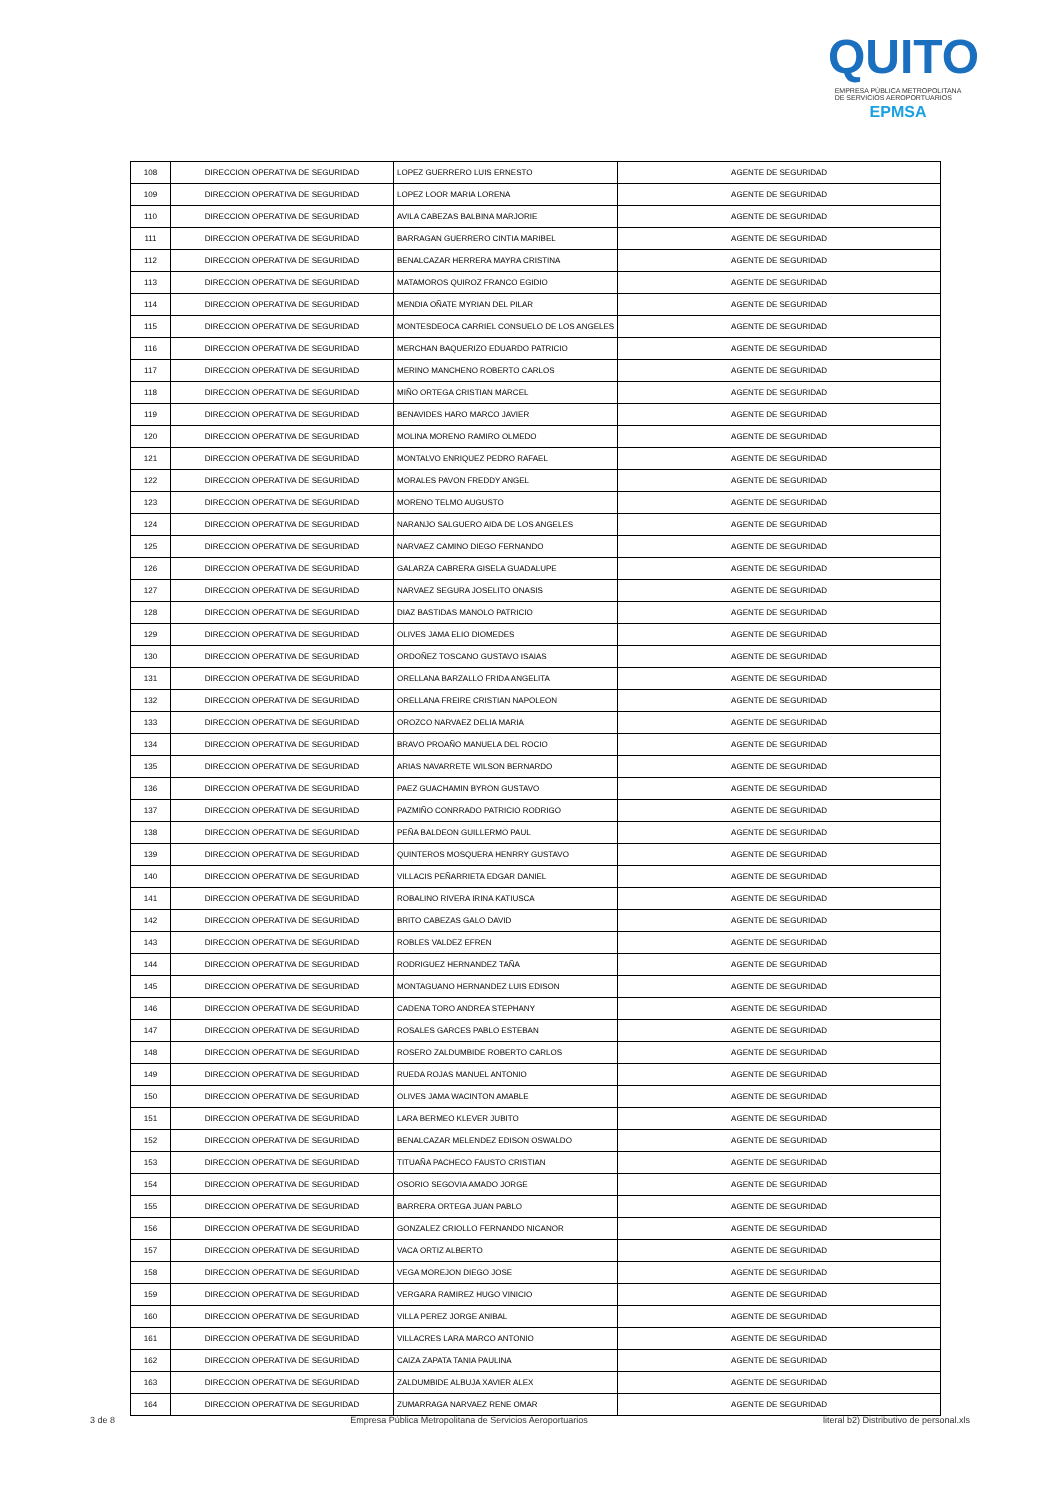QUITO
EMPRESA PÚBLICA METROPOLITANA
DE SERVICIOS AEROPORTUARIOS EPMSA
| 108 | DIRECCION OPERATIVA DE SEGURIDAD | LOPEZ GUERRERO LUIS ERNESTO | AGENTE DE SEGURIDAD |
| 109 | DIRECCION OPERATIVA DE SEGURIDAD | LOPEZ LOOR MARIA LORENA | AGENTE DE SEGURIDAD |
| 110 | DIRECCION OPERATIVA DE SEGURIDAD | AVILA CABEZAS BALBINA MARJORIE | AGENTE DE SEGURIDAD |
| 111 | DIRECCION OPERATIVA DE SEGURIDAD | BARRAGAN GUERRERO CINTIA MARIBEL | AGENTE DE SEGURIDAD |
| 112 | DIRECCION OPERATIVA DE SEGURIDAD | BENALCAZAR HERRERA MAYRA CRISTINA | AGENTE DE SEGURIDAD |
| 113 | DIRECCION OPERATIVA DE SEGURIDAD | MATAMOROS QUIROZ FRANCO EGIDIO | AGENTE DE SEGURIDAD |
| 114 | DIRECCION OPERATIVA DE SEGURIDAD | MENDIA OÑATE MYRIAN DEL PILAR | AGENTE DE SEGURIDAD |
| 115 | DIRECCION OPERATIVA DE SEGURIDAD | MONTESDEOCA CARRIEL CONSUELO DE LOS ANGELES | AGENTE DE SEGURIDAD |
| 116 | DIRECCION OPERATIVA DE SEGURIDAD | MERCHAN BAQUERIZO EDUARDO PATRICIO | AGENTE DE SEGURIDAD |
| 117 | DIRECCION OPERATIVA DE SEGURIDAD | MERINO MANCHENO ROBERTO CARLOS | AGENTE DE SEGURIDAD |
| 118 | DIRECCION OPERATIVA DE SEGURIDAD | MIÑO ORTEGA CRISTIAN MARCEL | AGENTE DE SEGURIDAD |
| 119 | DIRECCION OPERATIVA DE SEGURIDAD | BENAVIDES HARO MARCO JAVIER | AGENTE DE SEGURIDAD |
| 120 | DIRECCION OPERATIVA DE SEGURIDAD | MOLINA MORENO RAMIRO OLMEDO | AGENTE DE SEGURIDAD |
| 121 | DIRECCION OPERATIVA DE SEGURIDAD | MONTALVO ENRIQUEZ PEDRO RAFAEL | AGENTE DE SEGURIDAD |
| 122 | DIRECCION OPERATIVA DE SEGURIDAD | MORALES PAVON FREDDY ANGEL | AGENTE DE SEGURIDAD |
| 123 | DIRECCION OPERATIVA DE SEGURIDAD | MORENO TELMO AUGUSTO | AGENTE DE SEGURIDAD |
| 124 | DIRECCION OPERATIVA DE SEGURIDAD | NARANJO SALGUERO AIDA DE LOS ANGELES | AGENTE DE SEGURIDAD |
| 125 | DIRECCION OPERATIVA DE SEGURIDAD | NARVAEZ CAMINO DIEGO FERNANDO | AGENTE DE SEGURIDAD |
| 126 | DIRECCION OPERATIVA DE SEGURIDAD | GALARZA CABRERA GISELA GUADALUPE | AGENTE DE SEGURIDAD |
| 127 | DIRECCION OPERATIVA DE SEGURIDAD | NARVAEZ SEGURA JOSELITO ONASIS | AGENTE DE SEGURIDAD |
| 128 | DIRECCION OPERATIVA DE SEGURIDAD | DIAZ BASTIDAS MANOLO PATRICIO | AGENTE DE SEGURIDAD |
| 129 | DIRECCION OPERATIVA DE SEGURIDAD | OLIVES JAMA ELIO DIOMEDES | AGENTE DE SEGURIDAD |
| 130 | DIRECCION OPERATIVA DE SEGURIDAD | ORDOÑEZ TOSCANO GUSTAVO ISAIAS | AGENTE DE SEGURIDAD |
| 131 | DIRECCION OPERATIVA DE SEGURIDAD | ORELLANA BARZALLO FRIDA ANGELITA | AGENTE DE SEGURIDAD |
| 132 | DIRECCION OPERATIVA DE SEGURIDAD | ORELLANA FREIRE CRISTIAN NAPOLEON | AGENTE DE SEGURIDAD |
| 133 | DIRECCION OPERATIVA DE SEGURIDAD | OROZCO NARVAEZ DELIA MARIA | AGENTE DE SEGURIDAD |
| 134 | DIRECCION OPERATIVA DE SEGURIDAD | BRAVO PROAÑO MANUELA DEL ROCIO | AGENTE DE SEGURIDAD |
| 135 | DIRECCION OPERATIVA DE SEGURIDAD | ARIAS NAVARRETE WILSON BERNARDO | AGENTE DE SEGURIDAD |
| 136 | DIRECCION OPERATIVA DE SEGURIDAD | PAEZ GUACHAMIN BYRON GUSTAVO | AGENTE DE SEGURIDAD |
| 137 | DIRECCION OPERATIVA DE SEGURIDAD | PAZMIÑO CONRRADO PATRICIO RODRIGO | AGENTE DE SEGURIDAD |
| 138 | DIRECCION OPERATIVA DE SEGURIDAD | PEÑA BALDEON GUILLERMO PAUL | AGENTE DE SEGURIDAD |
| 139 | DIRECCION OPERATIVA DE SEGURIDAD | QUINTEROS MOSQUERA HENRRY GUSTAVO | AGENTE DE SEGURIDAD |
| 140 | DIRECCION OPERATIVA DE SEGURIDAD | VILLACIS PEÑARRIETA EDGAR DANIEL | AGENTE DE SEGURIDAD |
| 141 | DIRECCION OPERATIVA DE SEGURIDAD | ROBALINO RIVERA IRINA KATIUSCA | AGENTE DE SEGURIDAD |
| 142 | DIRECCION OPERATIVA DE SEGURIDAD | BRITO CABEZAS GALO DAVID | AGENTE DE SEGURIDAD |
| 143 | DIRECCION OPERATIVA DE SEGURIDAD | ROBLES VALDEZ EFREN | AGENTE DE SEGURIDAD |
| 144 | DIRECCION OPERATIVA DE SEGURIDAD | RODRIGUEZ HERNANDEZ TAÑA | AGENTE DE SEGURIDAD |
| 145 | DIRECCION OPERATIVA DE SEGURIDAD | MONTAGUANO HERNANDEZ LUIS EDISON | AGENTE DE SEGURIDAD |
| 146 | DIRECCION OPERATIVA DE SEGURIDAD | CADENA TORO ANDREA STEPHANY | AGENTE DE SEGURIDAD |
| 147 | DIRECCION OPERATIVA DE SEGURIDAD | ROSALES GARCES PABLO ESTEBAN | AGENTE DE SEGURIDAD |
| 148 | DIRECCION OPERATIVA DE SEGURIDAD | ROSERO ZALDUMBIDE ROBERTO CARLOS | AGENTE DE SEGURIDAD |
| 149 | DIRECCION OPERATIVA DE SEGURIDAD | RUEDA ROJAS MANUEL ANTONIO | AGENTE DE SEGURIDAD |
| 150 | DIRECCION OPERATIVA DE SEGURIDAD | OLIVES JAMA WACINTON AMABLE | AGENTE DE SEGURIDAD |
| 151 | DIRECCION OPERATIVA DE SEGURIDAD | LARA BERMEO KLEVER JUBITO | AGENTE DE SEGURIDAD |
| 152 | DIRECCION OPERATIVA DE SEGURIDAD | BENALCAZAR MELENDEZ EDISON OSWALDO | AGENTE DE SEGURIDAD |
| 153 | DIRECCION OPERATIVA DE SEGURIDAD | TITUAÑA PACHECO FAUSTO CRISTIAN | AGENTE DE SEGURIDAD |
| 154 | DIRECCION OPERATIVA DE SEGURIDAD | OSORIO SEGOVIA AMADO JORGE | AGENTE DE SEGURIDAD |
| 155 | DIRECCION OPERATIVA DE SEGURIDAD | BARRERA ORTEGA JUAN PABLO | AGENTE DE SEGURIDAD |
| 156 | DIRECCION OPERATIVA DE SEGURIDAD | GONZALEZ CRIOLLO FERNANDO NICANOR | AGENTE DE SEGURIDAD |
| 157 | DIRECCION OPERATIVA DE SEGURIDAD | VACA ORTIZ ALBERTO | AGENTE DE SEGURIDAD |
| 158 | DIRECCION OPERATIVA DE SEGURIDAD | VEGA MOREJON DIEGO JOSE | AGENTE DE SEGURIDAD |
| 159 | DIRECCION OPERATIVA DE SEGURIDAD | VERGARA RAMIREZ HUGO VINICIO | AGENTE DE SEGURIDAD |
| 160 | DIRECCION OPERATIVA DE SEGURIDAD | VILLA PEREZ JORGE ANIBAL | AGENTE DE SEGURIDAD |
| 161 | DIRECCION OPERATIVA DE SEGURIDAD | VILLACRES LARA MARCO ANTONIO | AGENTE DE SEGURIDAD |
| 162 | DIRECCION OPERATIVA DE SEGURIDAD | CAIZA ZAPATA TANIA PAULINA | AGENTE DE SEGURIDAD |
| 163 | DIRECCION OPERATIVA DE SEGURIDAD | ZALDUMBIDE ALBUJA XAVIER ALEX | AGENTE DE SEGURIDAD |
| 164 | DIRECCION OPERATIVA DE SEGURIDAD | ZUMARRAGA NARVAEZ RENE OMAR | AGENTE DE SEGURIDAD |
3 de 8 Empresa Pública Metropolitana de Servicios Aeroportuarios literal b2) Distributivo de personal.xls